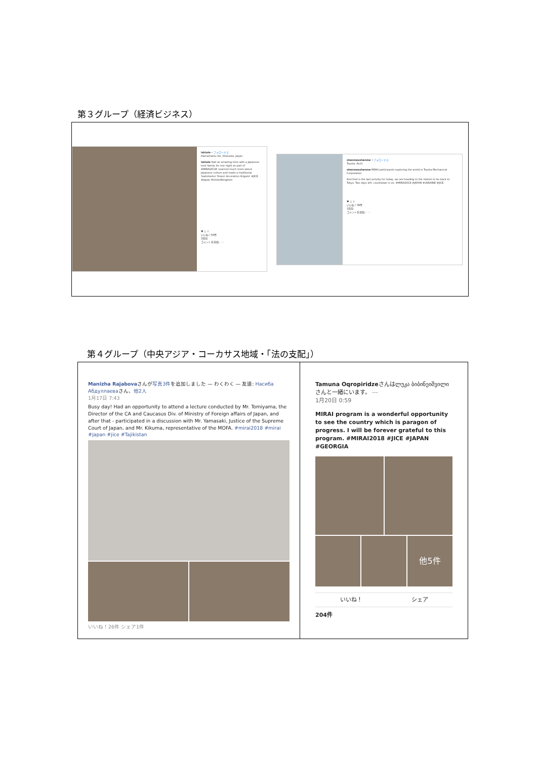第３グループ（経済ビジネス）
lahiale • フォローする
Hamamatsu-shi, Shizuoka, Japan
lahiale Had an amazing time with a Japanese host family for one night as part of #MIRAI2018! Learned much more about Japanese culture and made a traditional 'kadomatsu' flower decoration Arigato! #JICE #Japan #UnitedKingdom
♥ ○ ⇧
いいね！60件
2日前
コメントを追加... ⋯
shenmexshenme • フォローする
Toyota, Aichi
shenmexshenme MIRAI participants exploring the world in Toyota Mechanical Corporation
And that is the last activity for today, we are heading to the station to be back to Tokyo. Two days left, countdown is on. #MIRAI2018 #JAPAN #UKRAINE #JICE
♥ ○ ⇧
いいね！38件
1日前
コメントを追加... ⋯
第４グループ（中央アジア・コーカサス地域・「法の支配」）
| Manizha Rajabova さんが 写真3件 を追加しました — わくわく — 友達: Насиба Абдуллаева さん、 他2人 1月17日 7:43 Busy day! Had an opportunity to attend a lecture conducted by Mr. Tomiyama, the Director of the CA and Caucasus Div. of Ministry of Foreign affairs of Japan, and after that - participated in a discussion with Mr. Yamasaki, Justice of the Supreme Court of Japan, and Mr. Kikuma, representative of the MOFA. #mirai2018 #mirai #japan #jice #Tajikistan いいね！26件 シェア1件 | Tamuna Oqropiridze さんはლუკა ბიბინეიშვილიさんと一緒にいます。 ⋯ 1月20日 0:59 MIRAI program is a wonderful opportunity to see the country which is paragon of progress. I will be forever grateful to this program. #MIRAI2018 #JICE #JAPAN #GEORGIA 他5件 いいね！ シェア 204件 |